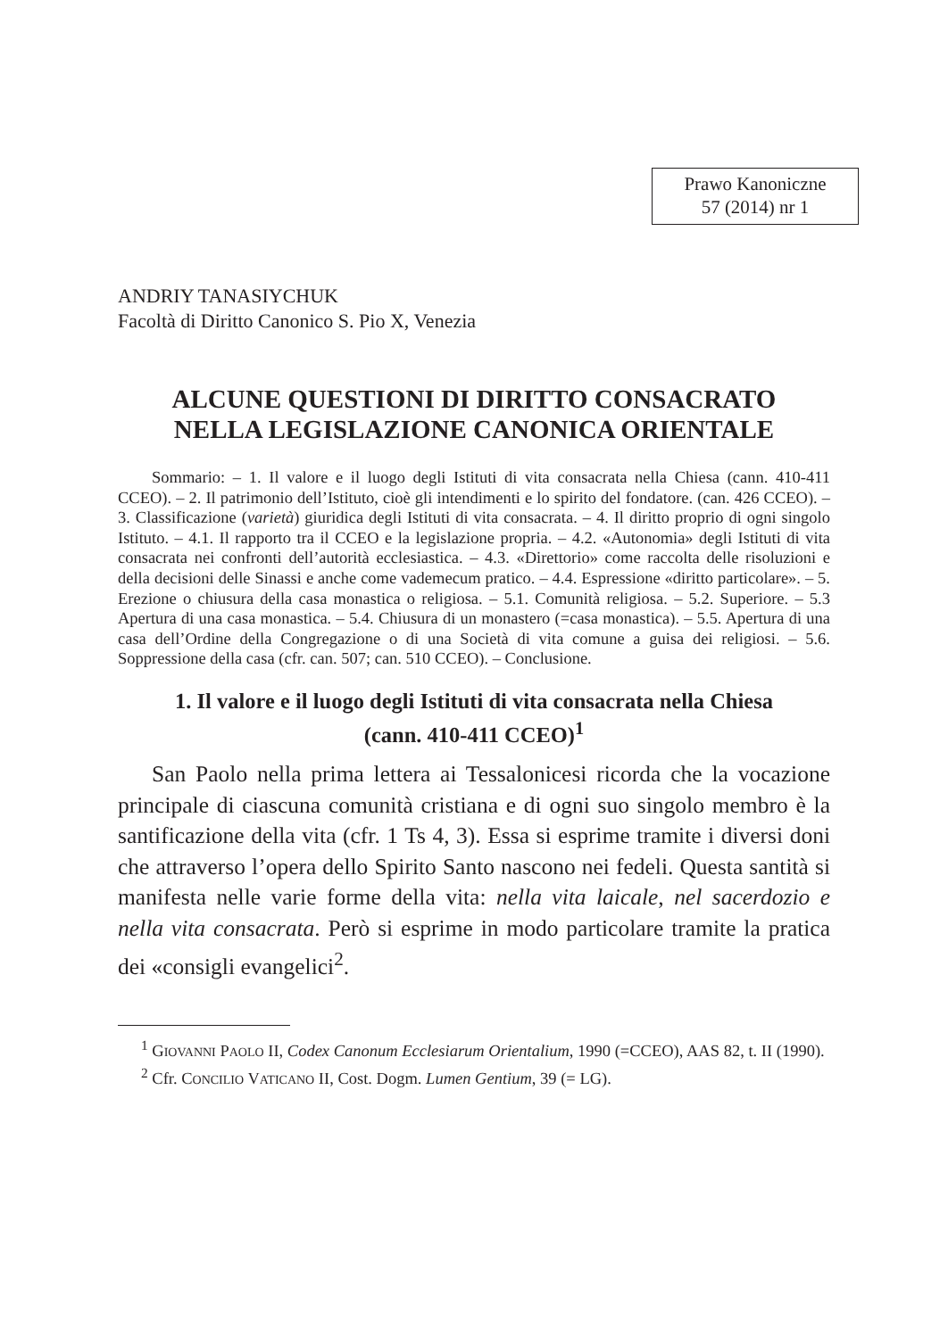Prawo Kanoniczne
57 (2014) nr 1
ANDRIY TANASIYCHUK
Facoltà di Diritto Canonico S. Pio X, Venezia
ALCUNE QUESTIONI DI DIRITTO CONSACRATO
NELLA LEGISLAZIONE CANONICA ORIENTALE
Sommario: – 1. Il valore e il luogo degli Istituti di vita consacrata nella Chiesa (cann. 410-411 CCEO). – 2. Il patrimonio dell’Istituto, cioè gli intendimenti e lo spirito del fondatore. (can. 426 CCEO). – 3. Classificazione (varietà) giuridica degli Istituti di vita consacrata. – 4. Il diritto proprio di ogni singolo Istituto. – 4.1. Il rapporto tra il CCEO e la legislazione propria. – 4.2. «Autonomia» degli Istituti di vita consacrata nei confronti dell’autorità ecclesiastica. – 4.3. «Direttorio» come raccolta delle risoluzioni e della decisioni delle Sinassi e anche come vademecum pratico. – 4.4. Espressione «diritto particolare». – 5. Erezione o chiusura della casa monastica o religiosa. – 5.1. Comunità religiosa. – 5.2. Superiore. – 5.3 Apertura di una casa monastica. – 5.4. Chiusura di un monastero (=casa monastica). – 5.5. Apertura di una casa dell’Ordine della Congregazione o di una Società di vita comune a guisa dei religiosi. – 5.6. Soppressione della casa (cfr. can. 507; can. 510 CCEO). – Conclusione.
1. Il valore e il luogo degli Istituti di vita consacrata nella Chiesa
(cann. 410-411 CCEO)<sup>1</sup>
San Paolo nella prima lettera ai Tessalonicesi ricorda che la vocazione principale di ciascuna comunità cristiana e di ogni suo singolo membro è la santificazione della vita (cfr. 1 Ts 4, 3). Essa si esprime tramite i diversi doni che attraverso l’opera dello Spirito Santo nascono nei fedeli. Questa santità si manifesta nelle varie forme della vita: nella vita laicale, nel sacerdozio e nella vita consacrata. Però si esprime in modo particolare tramite la pratica dei «consigli evangelici<sup>2</sup>.
<sup>1</sup> GIOVANNI PAOLO II, Codex Canonum Ecclesiarum Orientalium, 1990 (=CCEO), AAS 82, t. II (1990).
<sup>2</sup> Cfr. CONCILIO VATICANO II, Cost. Dogm. Lumen Gentium, 39 (= LG).